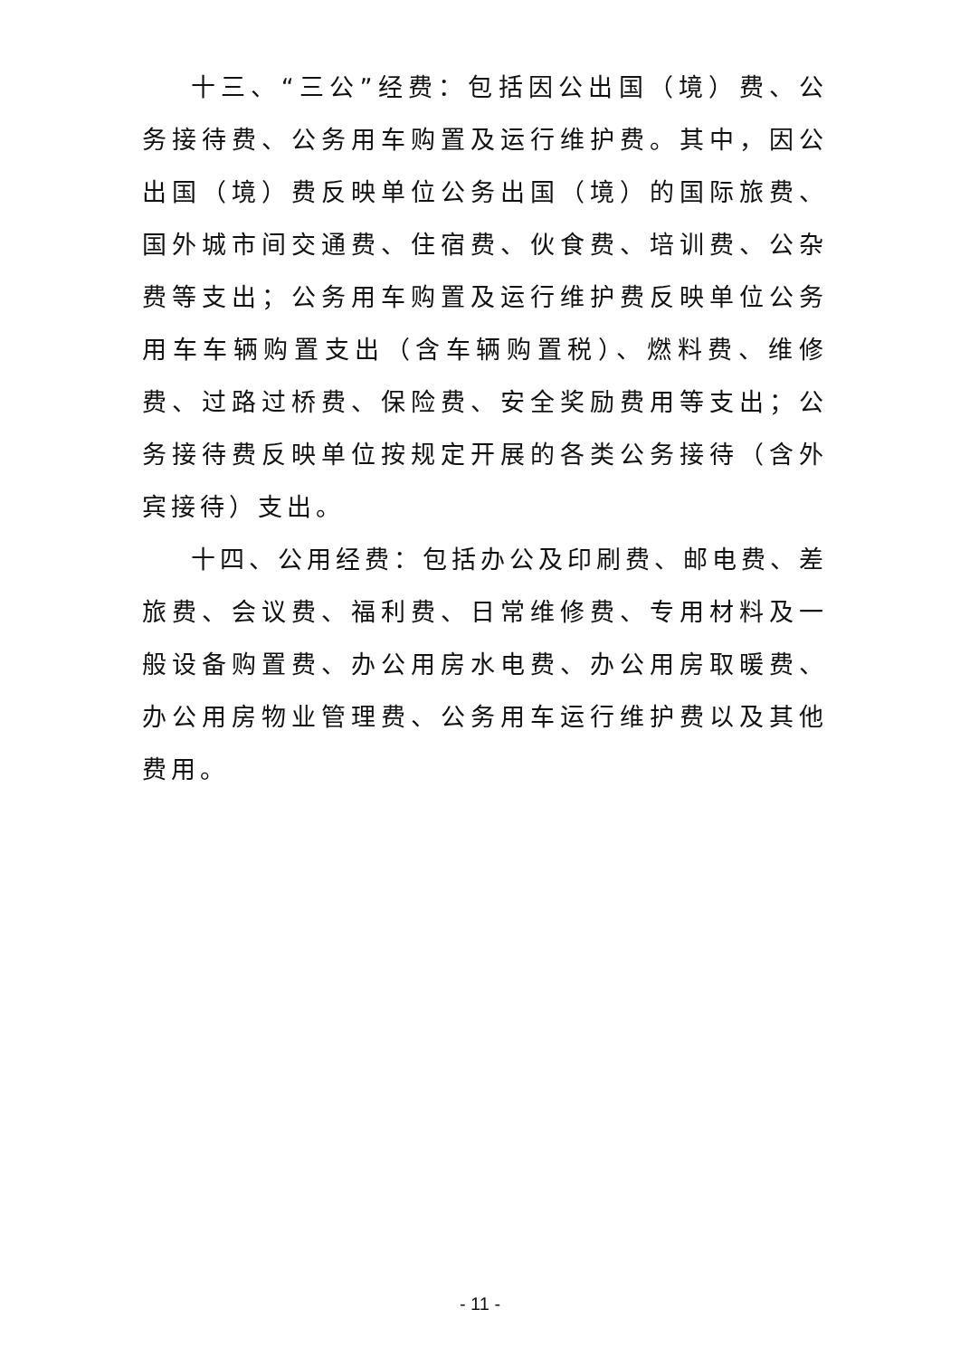十三、“三公”经费：包括因公出国（境）费、公务接待费、公务用车购置及运行维护费。其中，因公出国（境）费反映单位公务出国（境）的国际旅费、国外城市间交通费、住宿费、伙食费、培训费、公杂费等支出；公务用车购置及运行维护费反映单位公务用车车辆购置支出（含车辆购置税）、燃料费、维修费、过路过桥费、保险费、安全奖励费用等支出；公务接待费反映单位按规定开展的各类公务接待（含外宾接待）支出。
十四、公用经费：包括办公及印刷费、邮电费、差旅费、会议费、福利费、日常维修费、专用材料及一般设备购置费、办公用房水电费、办公用房取暖费、办公用房物业管理费、公务用车运行维护费以及其他费用。
- 11 -